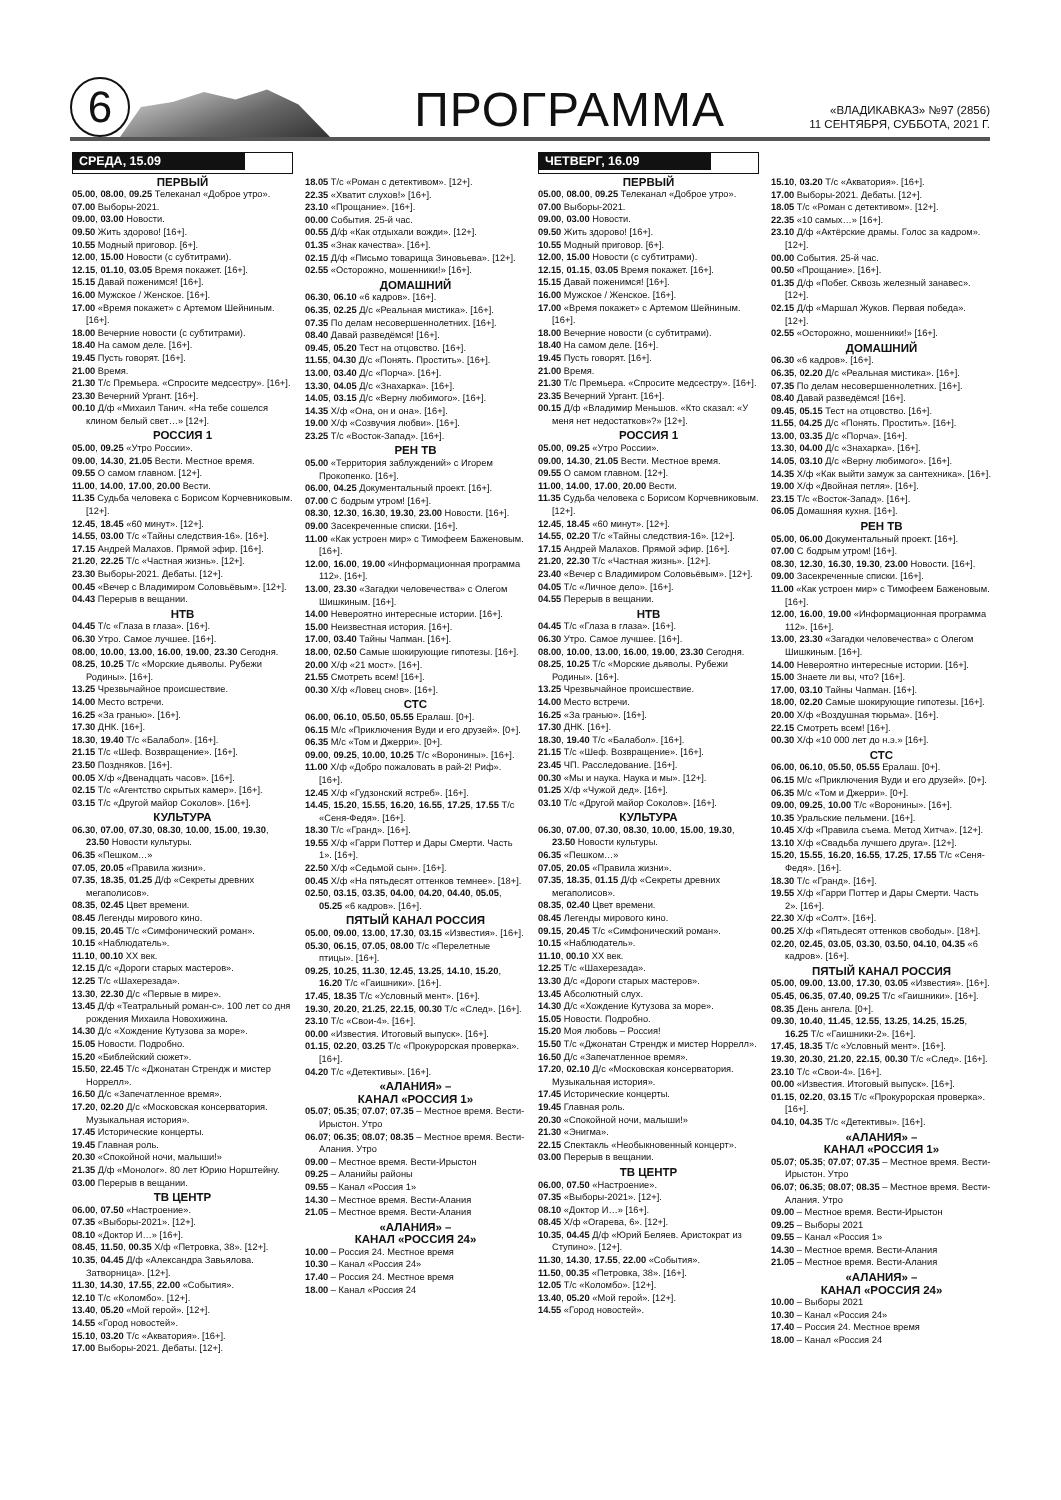6
ПРОГРАММА
«ВЛАДИКАВКАЗ» №97 (2856)
11 СЕНТЯБРЯ, СУББОТА, 2021 Г.
СРЕДА, 15.09
ПЕРВЫЙ
05.00, 08.00, 09.25 Телеканал «Доброе утро».
07.00 Выборы-2021.
09.00, 03.00 Новости.
09.50 Жить здорово! [16+].
10.55 Модный приговор. [6+].
12.00, 15.00 Новости (с субтитрами).
12.15, 01.10, 03.05 Время покажет. [16+].
15.15 Давай поженимся! [16+].
16.00 Мужское / Женское. [16+].
17.00 «Время покажет» с Артемом Шейниным. [16+].
18.00 Вечерние новости (с субтитрами).
18.40 На самом деле. [16+].
19.45 Пусть говорят. [16+].
21.00 Время.
21.30 Т/с Премьера. «Спросите медсестру». [16+].
23.30 Вечерний Ургант. [16+].
00.10 Д/ф «Михаил Танич. «На тебе сошелся клином белый свет…» [12+].
РОССИЯ 1
05.00, 09.25 «Утро России».
09.00, 14.30, 21.05 Вести. Местное время.
09.55 О самом главном. [12+].
11.00, 14.00, 17.00, 20.00 Вести.
11.35 Судьба человека с Борисом Корчевниковым. [12+].
12.45, 18.45 «60 минут». [12+].
14.55, 03.00 Т/с «Тайны следствия-16». [16+].
17.15 Андрей Малахов. Прямой эфир. [16+].
21.20, 22.25 Т/с «Частная жизнь». [12+].
23.30 Выборы-2021. Дебаты. [12+].
00.45 «Вечер с Владимиром Соловьёвым». [12+].
04.43 Перерыв в вещании.
НТВ
04.45 Т/с «Глаза в глаза». [16+].
06.30 Утро. Самое лучшее. [16+].
08.00, 10.00, 13.00, 16.00, 19.00, 23.30 Сегодня.
08.25, 10.25 Т/с «Морские дьяволы. Рубежи Родины». [16+].
13.25 Чрезвычайное происшествие.
14.00 Место встречи.
16.25 «За гранью». [16+].
17.30 ДНК. [16+].
18.30, 19.40 Т/с «Балабол». [16+].
21.15 Т/с «Шеф. Возвращение». [16+].
23.50 Поздняков. [16+].
00.05 Х/ф «Двенадцать часов». [16+].
02.15 Т/с «Агентство скрытых камер». [16+].
03.15 Т/с «Другой майор Соколов». [16+].
КУЛЬТУРА
06.30, 07.00, 07.30, 08.30, 10.00, 15.00, 19.30, 23.50 Новости культуры.
06.35 «Пешком…»
07.05, 20.05 «Правила жизни».
07.35, 18.35, 01.25 Д/ф «Секреты древних мегаполисов».
08.35, 02.45 Цвет времени.
08.45 Легенды мирового кино.
09.15, 20.45 Т/с «Симфонический роман».
10.15 «Наблюдатель».
11.10, 00.10 ХХ век.
12.15 Д/с «Дороги старых мастеров».
12.25 Т/с «Шахерезада».
13.30, 22.30 Д/с «Первые в мире».
13.45 Д/ф «Театральный роман-с». 100 лет со дня рождения Михаила Новохижина.
14.30 Д/с «Хождение Кутузова за море».
15.05 Новости. Подробно.
15.20 «Библейский сюжет».
15.50, 22.45 Т/с «Джонатан Стрендж и мистер Норрелл».
16.50 Д/с «Запечатленное время».
17.20, 02.20 Д/с «Московская консерватория. Музыкальная история».
17.45 Исторические концерты.
19.45 Главная роль.
20.30 «Спокойной ночи, малыши!»
21.35 Д/ф «Монолог». 80 лет Юрию Норштейну.
03.00 Перерыв в вещании.
ТВ ЦЕНТР
06.00, 07.50 «Настроение».
07.35 «Выборы-2021». [12+].
08.10 «Доктор И…» [16+].
08.45, 11.50, 00.35 Х/ф «Петровка, 38». [12+].
10.35, 04.45 Д/ф «Александра Завьялова. Затворница». [12+].
11.30, 14.30, 17.55, 22.00 «События».
12.10 Т/с «Коломбо». [12+].
13.40, 05.20 «Мой герой». [12+].
14.55 «Город новостей».
15.10, 03.20 Т/с «Акватория». [16+].
17.00 Выборы-2021. Дебаты. [12+].
18.05 Т/с «Роман с детективом». [12+].
22.35 «Хватит слухов!» [16+].
23.10 «Прощание». [16+].
00.00 События. 25-й час.
00.55 Д/ф «Как отдыхали вожди». [12+].
01.35 «Знак качества». [16+].
02.15 Д/ф «Письмо товарища Зиновьева». [12+].
02.55 «Осторожно, мошенники!» [16+].
ДОМАШНИЙ
06.30, 06.10 «6 кадров». [16+].
06.35, 02.25 Д/с «Реальная мистика». [16+].
07.35 По делам несовершеннолетних. [16+].
08.40 Давай разведёмся! [16+].
09.45, 05.20 Тест на отцовство. [16+].
11.55, 04.30 Д/с «Понять. Простить». [16+].
13.00, 03.40 Д/с «Порча». [16+].
13.30, 04.05 Д/с «Знахарка». [16+].
14.05, 03.15 Д/с «Верну любимого». [16+].
14.35 Х/ф «Она, он и она». [16+].
19.00 Х/ф «Созвучия любви». [16+].
23.25 Т/с «Восток-Запад». [16+].
РЕН ТВ
05.00 «Территория заблуждений» с Игорем Прокопенко. [16+].
06.00, 04.25 Документальный проект. [16+].
07.00 С бодрым утром! [16+].
08.30, 12.30, 16.30, 19.30, 23.00 Новости. [16+].
09.00 Засекреченные списки. [16+].
11.00 «Как устроен мир» с Тимофеем Баженовым. [16+].
12.00, 16.00, 19.00 «Информационная программа 112». [16+].
13.00, 23.30 «Загадки человечества» с Олегом Шишкиным. [16+].
14.00 Невероятно интересные истории. [16+].
15.00 Неизвестная история. [16+].
17.00, 03.40 Тайны Чапман. [16+].
18.00, 02.50 Самые шокирующие гипотезы. [16+].
20.00 Х/ф «21 мост». [16+].
21.55 Смотреть всем! [16+].
00.30 Х/ф «Ловец снов». [16+].
СТС
06.00, 06.10, 05.50, 05.55 Ералаш. [0+].
06.15 М/с «Приключения Вуди и его друзей». [0+].
06.35 М/с «Том и Джерри». [0+].
09.00, 09.25, 10.00, 10.25 Т/с «Воронины». [16+].
11.00 Х/ф «Добро пожаловать в рай-2! Риф». [16+].
12.45 Х/ф «Гудзонский ястреб». [16+].
14.45, 15.20, 15.55, 16.20, 16.55, 17.25, 17.55 Т/с «Сеня-Федя». [16+].
18.30 Т/с «Гранд». [16+].
19.55 Х/ф «Гарри Поттер и Дары Смерти. Часть 1». [16+].
22.50 Х/ф «Седьмой сын». [16+].
00.45 Х/ф «На пятьдесят оттенков темнее». [18+].
02.50, 03.15, 03.35, 04.00, 04.20, 04.40, 05.05, 05.25 «6 кадров». [16+].
ПЯТЫЙ КАНАЛ РОССИЯ
05.00, 09.00, 13.00, 17.30, 03.15 «Известия». [16+].
05.30, 06.15, 07.05, 08.00 Т/с «Перелетные птицы». [16+].
09.25, 10.25, 11.30, 12.45, 13.25, 14.10, 15.20, 16.20 Т/с «Гаишники». [16+].
17.45, 18.35 Т/с «Условный мент». [16+].
19.30, 20.20, 21.25, 22.15, 00.30 Т/с «След». [16+].
23.10 Т/с «Свои-4». [16+].
00.00 «Известия. Итоговый выпуск». [16+].
01.15, 02.20, 03.25 Т/с «Прокурорская проверка». [16+].
04.20 Т/с «Детективы». [16+].
«АЛАНИЯ» –
КАНАЛ «РОССИЯ 1»
05.07; 05.35; 07.07; 07.35 – Местное время. Вести-Ирыстон. Утро
06.07; 06.35; 08.07; 08.35 – Местное время. Вести-Алания. Утро
09.00 – Местное время. Вести-Ирыстон
09.25 – Аланийы районы
09.55 – Канал «Россия 1»
14.30 – Местное время. Вести-Алания
21.05 – Местное время. Вести-Алания
«АЛАНИЯ» –
КАНАЛ «РОССИЯ 24»
10.00 – Россия 24. Местное время
10.30 – Канал «Россия 24»
17.40 – Россия 24. Местное время
18.00 – Канал «Россия 24
ЧЕТВЕРГ, 16.09
ПЕРВЫЙ
05.00, 08.00, 09.25 Телеканал «Доброе утро».
07.00 Выборы-2021.
09.00, 03.00 Новости.
09.50 Жить здорово! [16+].
10.55 Модный приговор. [6+].
12.00, 15.00 Новости (с субтитрами).
12.15, 01.15, 03.05 Время покажет. [16+].
15.15 Давай поженимся! [16+].
16.00 Мужское / Женское. [16+].
17.00 «Время покажет» с Артемом Шейниным. [16+].
18.00 Вечерние новости (с субтитрами).
18.40 На самом деле. [16+].
19.45 Пусть говорят. [16+].
21.00 Время.
21.30 Т/с Премьера. «Спросите медсестру». [16+].
23.35 Вечерний Ургант. [16+].
00.15 Д/ф «Владимир Меньшов. «Кто сказал: «У меня нет недостатков»?» [12+].
РОССИЯ 1
05.00, 09.25 «Утро России».
09.00, 14.30, 21.05 Вести. Местное время.
09.55 О самом главном. [12+].
11.00, 14.00, 17.00, 20.00 Вести.
11.35 Судьба человека с Борисом Корчевниковым. [12+].
12.45, 18.45 «60 минут». [12+].
14.55, 02.20 Т/с «Тайны следствия-16». [12+].
17.15 Андрей Малахов. Прямой эфир. [16+].
21.20, 22.30 Т/с «Частная жизнь». [12+].
23.40 «Вечер с Владимиром Соловьёвым». [12+].
04.05 Т/с «Личное дело». [16+].
04.55 Перерыв в вещании.
НТВ
04.45 Т/с «Глаза в глаза». [16+].
06.30 Утро. Самое лучшее. [16+].
08.00, 10.00, 13.00, 16.00, 19.00, 23.30 Сегодня.
08.25, 10.25 Т/с «Морские дьяволы. Рубежи Родины». [16+].
13.25 Чрезвычайное происшествие.
14.00 Место встречи.
16.25 «За гранью». [16+].
17.30 ДНК. [16+].
18.30, 19.40 Т/с «Балабол». [16+].
21.15 Т/с «Шеф. Возвращение». [16+].
23.45 ЧП. Расследование. [16+].
00.30 «Мы и наука. Наука и мы». [12+].
01.25 Х/ф «Чужой дед». [16+].
03.10 Т/с «Другой майор Соколов». [16+].
КУЛЬТУРА
06.30, 07.00, 07.30, 08.30, 10.00, 15.00, 19.30, 23.50 Новости культуры.
06.35 «Пешком…»
07.05, 20.05 «Правила жизни».
07.35, 18.35, 01.15 Д/ф «Секреты древних мегаполисов».
08.35, 02.40 Цвет времени.
08.45 Легенды мирового кино.
09.15, 20.45 Т/с «Симфонический роман».
10.15 «Наблюдатель».
11.10, 00.10 ХХ век.
12.25 Т/с «Шахерезада».
13.30 Д/с «Дороги старых мастеров».
13.45 Абсолютный слух.
14.30 Д/с «Хождение Кутузова за море».
15.05 Новости. Подробно.
15.20 Моя любовь – Россия!
15.50 Т/с «Джонатан Стрендж и мистер Норрелл».
16.50 Д/с «Запечатленное время».
17.20, 02.10 Д/с «Московская консерватория. Музыкальная история».
17.45 Исторические концерты.
19.45 Главная роль.
20.30 «Спокойной ночи, малыши!»
21.30 «Энигма».
22.15 Спектакль «Необыкновенный концерт».
03.00 Перерыв в вещании.
ТВ ЦЕНТР
06.00, 07.50 «Настроение».
07.35 «Выборы-2021». [12+].
08.10 «Доктор И…» [16+].
08.45 Х/ф «Огарева, 6». [12+].
10.35, 04.45 Д/ф «Юрий Беляев. Аристократ из Ступино». [12+].
11.30, 14.30, 17.55, 22.00 «События».
11.50, 00.35 «Петровка, 38». [16+].
12.05 Т/с «Коломбо». [12+].
13.40, 05.20 «Мой герой». [12+].
14.55 «Город новостей».
15.10, 03.20 Т/с «Акватория». [16+].
17.00 Выборы-2021. Дебаты. [12+].
18.05 Т/с «Роман с детективом». [12+].
22.35 «10 самых…» [16+].
23.10 Д/ф «Актёрские драмы. Голос за кадром». [12+].
00.00 События. 25-й час.
00.50 «Прощание». [16+].
01.35 Д/ф «Побег. Сквозь железный занавес». [12+].
02.15 Д/ф «Маршал Жуков. Первая победа». [12+].
02.55 «Осторожно, мошенники!» [16+].
ДОМАШНИЙ
06.30 «6 кадров». [16+].
06.35, 02.20 Д/с «Реальная мистика». [16+].
07.35 По делам несовершеннолетних. [16+].
08.40 Давай разведёмся! [16+].
09.45, 05.15 Тест на отцовство. [16+].
11.55, 04.25 Д/с «Понять. Простить». [16+].
13.00, 03.35 Д/с «Порча». [16+].
13.30, 04.00 Д/с «Знахарка». [16+].
14.05, 03.10 Д/с «Верну любимого». [16+].
14.35 Х/ф «Как выйти замуж за сантехника». [16+].
19.00 Х/ф «Двойная петля». [16+].
23.15 Т/с «Восток-Запад». [16+].
06.05 Домашняя кухня. [16+].
РЕН ТВ
05.00, 06.00 Документальный проект. [16+].
07.00 С бодрым утром! [16+].
08.30, 12.30, 16.30, 19.30, 23.00 Новости. [16+].
09.00 Засекреченные списки. [16+].
11.00 «Как устроен мир» с Тимофеем Баженовым. [16+].
12.00, 16.00, 19.00 «Информационная программа 112». [16+].
13.00, 23.30 «Загадки человечества» с Олегом Шишкиным. [16+].
14.00 Невероятно интересные истории. [16+].
15.00 Знаете ли вы, что? [16+].
17.00, 03.10 Тайны Чапман. [16+].
18.00, 02.20 Самые шокирующие гипотезы. [16+].
20.00 Х/ф «Воздушная тюрьма». [16+].
22.15 Смотреть всем! [16+].
00.30 Х/ф «10 000 лет до н.э.» [16+].
СТС
06.00, 06.10, 05.50, 05.55 Ералаш. [0+].
06.15 М/с «Приключения Вуди и его друзей». [0+].
06.35 М/с «Том и Джерри». [0+].
09.00, 09.25, 10.00 Т/с «Воронины». [16+].
10.35 Уральские пельмени. [16+].
10.45 Х/ф «Правила съема. Метод Хитча». [12+].
13.10 Х/ф «Свадьба лучшего друга». [12+].
15.20, 15.55, 16.20, 16.55, 17.25, 17.55 Т/с «Сеня-Федя». [16+].
18.30 Т/с «Гранд». [16+].
19.55 Х/ф «Гарри Поттер и Дары Смерти. Часть 2». [16+].
22.30 Х/ф «Солт». [16+].
00.25 Х/ф «Пятьдесят оттенков свободы». [18+].
02.20, 02.45, 03.05, 03.30, 03.50, 04.10, 04.35 «6 кадров». [16+].
ПЯТЫЙ КАНАЛ РОССИЯ
05.00, 09.00, 13.00, 17.30, 03.05 «Известия». [16+].
05.45, 06.35, 07.40, 09.25 Т/с «Гаишники». [16+].
08.35 День ангела. [0+].
09.30, 10.40, 11.45, 12.55, 13.25, 14.25, 15.25, 16.25 Т/с «Гаишники-2». [16+].
17.45, 18.35 Т/с «Условный мент». [16+].
19.30, 20.30, 21.20, 22.15, 00.30 Т/с «След». [16+].
23.10 Т/с «Свои-4». [16+].
00.00 «Известия. Итоговый выпуск». [16+].
01.15, 02.20, 03.15 Т/с «Прокурорская проверка». [16+].
04.10, 04.35 Т/с «Детективы». [16+].
«АЛАНИЯ» –
КАНАЛ «РОССИЯ 1»
05.07; 05.35; 07.07; 07.35 – Местное время. Вести-Ирыстон. Утро
06.07; 06.35; 08.07; 08.35 – Местное время. Вести-Алания. Утро
09.00 – Местное время. Вести-Ирыстон
09.25 – Выборы 2021
09.55 – Канал «Россия 1»
14.30 – Местное время. Вести-Алания
21.05 – Местное время. Вести-Алания
«АЛАНИЯ» –
КАНАЛ «РОССИЯ 24»
10.00 – Выборы 2021
10.30 – Канал «Россия 24»
17.40 – Россия 24. Местное время
18.00 – Канал «Россия 24